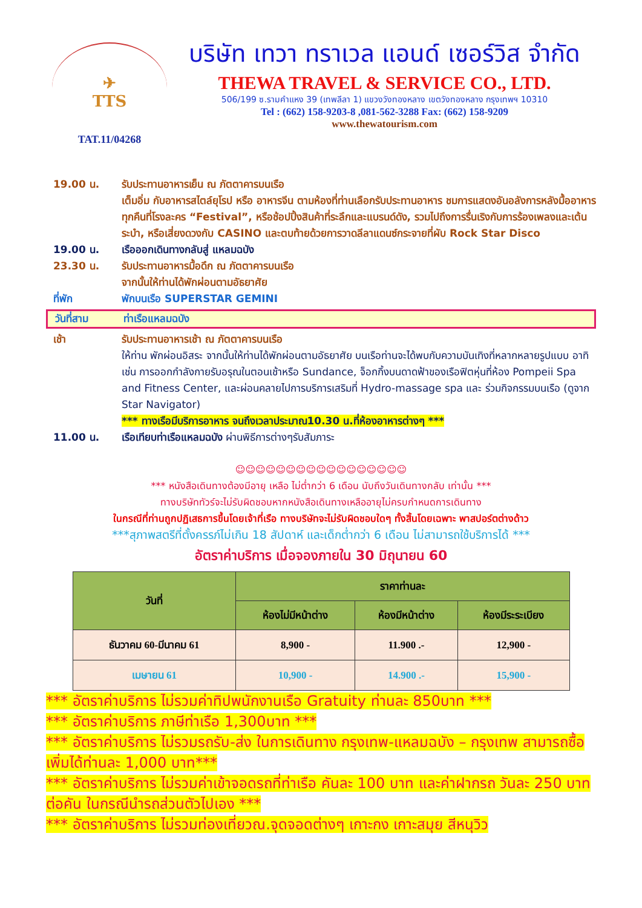✈
TTS
TAT.11/04268
บริษัท เทวา ทราเวล แอนด์ เซอร์วิส จำกัด
THEWA TRAVEL & SERVICE CO., LTD.
506/199 ซ.รามคำแหง 39 (เทพลีลา 1) แขวงวังทองหลาง เขตวังทองหลาง กรุงเทพฯ 10310
Tel : (662) 158-9203-8 ,081-562-3288 Fax: (662) 158-9209
www.thewatourism.com
19.00 น. รับประทานอาหารเย็น ณ ภัตตาคารบนเรือ
เต็มอิ่ม กับอาหารสไตล์ยุโรป หรือ อาหารจีน ตามห้องที่ท่านเลือกรับประทานอาหาร ชมการแสดงอันอลังการหลังมื้ออาหารทุกคืนที่โรงละคร “Festival”, หรือช้อปปิ้งสินค้าที่ระลึกและแบรนด์ดัง, รวมไปถึงการรื่นเริงกับการร้องเพลงและเต้นระบำ, หรือเสี่ยงดวงกับ CASINO และตบท้ายด้วยการวาดลีลาแดนซ์กระจายที่ผับ Rock Star Disco
19.00 น. เรือออกเดินทางกลับสู่ แหลมฉบัง
23.30 น. รับประทานอาหารมื้อดึก ณ ภัตตาคารบนเรือ
จากนั้นให้ท่านได้พักผ่อนตามอัธยาศัย
ที่พัก พักบนเรือ SUPERSTAR GEMINI
วันที่สาม ท่าเรือแหลมฉบัง
เช้า รับประทานอาหารเช้า ณ ภัตตาคารบนเรือ
ให้ท่าน พักผ่อนอิสระ จากนั้นให้ท่านได้พักผ่อนตามอัธยาศัย บนเรือท่านจะได้พบกับความบันเทิงที่หลากหลายรูปแบบ อาทิเช่น การออกกำลังกายรับอรุณในตอนเช้าหรือ Sundance, จ็อกกิ้งบนดาดฟ้าของเรือฟิตหุ่นที่ห้อง Pompeii Spa and Fitness Center, และผ่อนคลายไปการบริการเสริมที่ Hydro-massage spa และ ร่วมกิจกรรมบนเรือ (ดูจาก Star Navigator)
*** ทางเรือมีบริการอาหาร จนถึงเวลาประมาณ10.30 น.ที่ห้องอาหารต่างๆ ***
11.00 น. เรือเทียบท่าเรือแหลมฉบัง ผ่านพิธีการต่างๆรับสัมภาระ
☺☺☺☺☺☺☺☺☺☺☺☺☺☺☺☺☺
*** หนังสือเดินทางต้องมีอายุ เหลือ ไม่ต่ำกว่า 6 เดือน นับถึงวันเดินทางกลับ เท่านั้น ***
ทางบริษัททัวร์จะไม่รับผิดชอบหากหนังสือเดินทางเหลืออายุไม่ครบกำหนดการเดินทาง
ในกรณีที่ท่านถูกปฏิเสธการขึ้นโดยเจ้าที่เรือ ทางบริษัทจะไม่รับผิดชอบใดๆ ทั้งสิ้นโดยเฉพาะ พาสปอร์ตต่างด้าว
***สุภาพสตรีที่ตั้งครรภ์ไม่เกิน 18 สัปดาห์ และเด็กต่ำกว่า 6 เดือน ไม่สามารถใช้บริการได้ ***
อัตราค่าบริการ เมื่อจองภายใน 30 มิถุนายน 60
| วันที่ | ราคาท่านละ | | |
| --- | --- | --- | --- |
| | ห้องไม่มีหน้าต่าง | ห้องมีหน้าต่าง | ห้องมีระระเบียง |
| ธันวาคม 60-มีนาคม 61 | 8,900 - | 11.900 .- | 12,900 - |
| เมษายน 61 | 10,900 - | 14.900 .- | 15,900 - |
*** อัตราค่าบริการ ไม่รวมค่าทิปพนักงานเรือ Gratuity ท่านละ 850บาท ***
*** อัตราค่าบริการ ภาษีท่าเรือ 1,300บาท ***
*** อัตราค่าบริการ ไม่รวมรถรับ-ส่ง ในการเดินทาง กรุงเทพ-แหลมฉบัง – กรุงเทพ สามารถซื้อเพิ่มได้ท่านละ 1,000 บาท***
*** อัตราค่าบริการ ไม่รวมค่าเข้าจอดรถที่ท่าเรือ คันละ 100 บาท และค่าฝากรถ วันละ 250 บาท ต่อคัน ในกรณีนำรถส่วนตัวไปเอง ***
*** อัตราค่าบริการ ไม่รวมท่องเที่ยวณ.จุดจอดต่างๆ เกาะกง เกาะสมุย สีหนุวิว